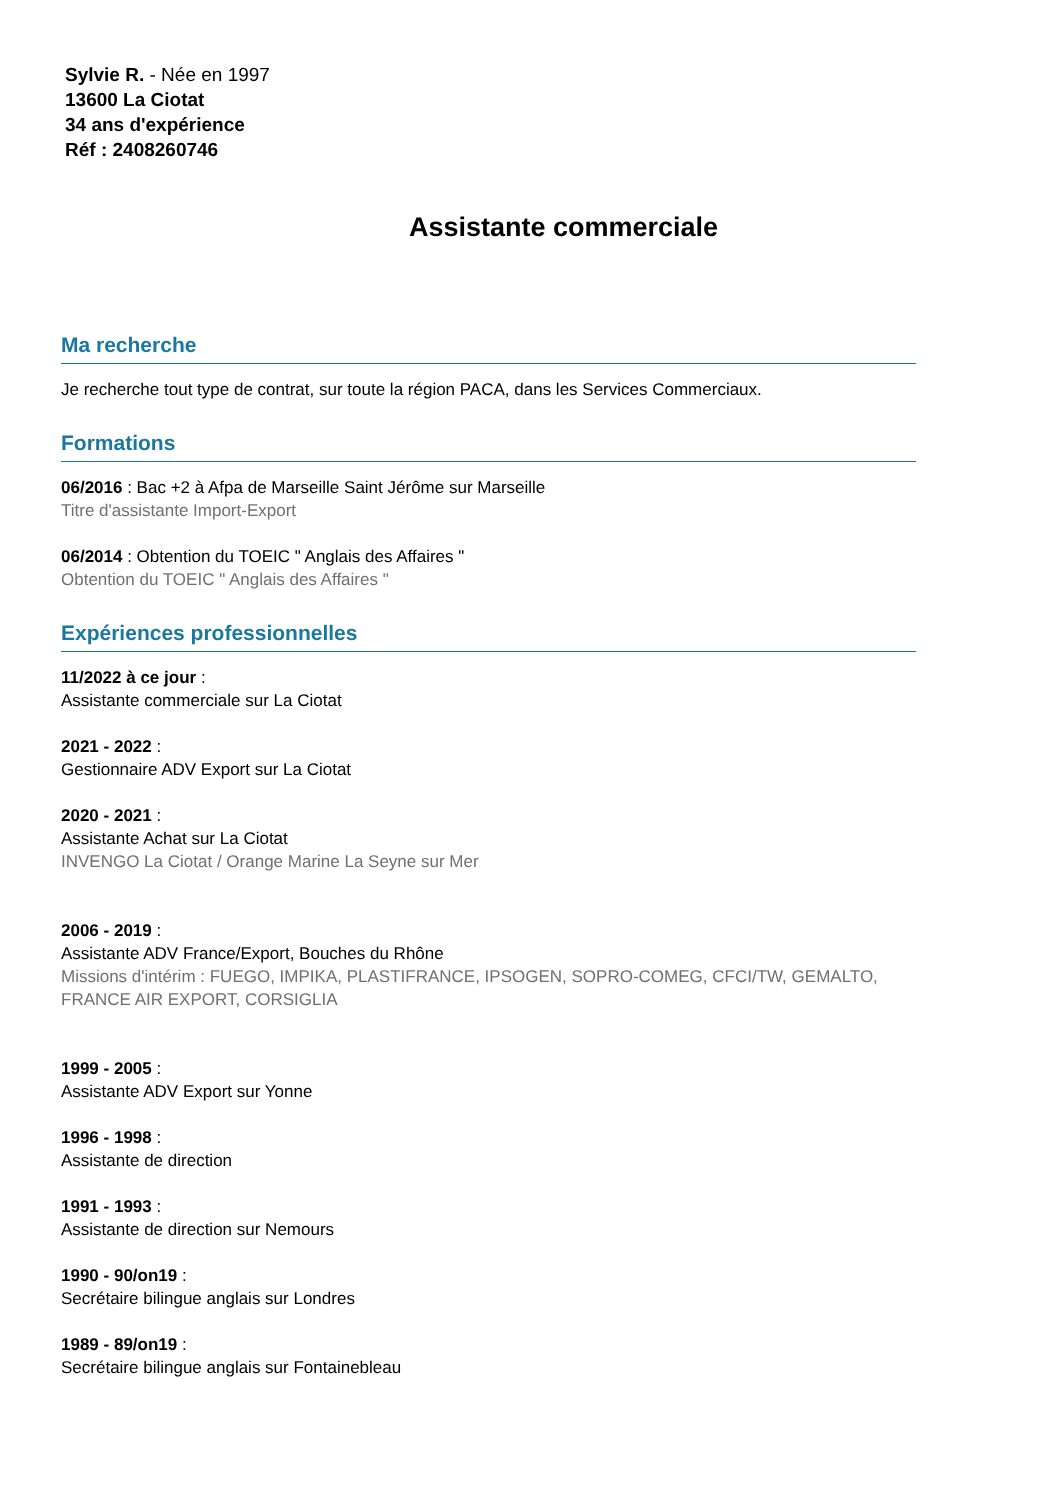Sylvie R. - Née en 1997
13600 La Ciotat
34 ans d'expérience
Réf : 2408260746
Assistante commerciale
Ma recherche
Je recherche tout type de contrat, sur toute la région PACA, dans les Services Commerciaux.
Formations
06/2016 : Bac +2 à Afpa de Marseille Saint Jérôme sur Marseille
Titre d'assistante Import-Export
06/2014 : Obtention du TOEIC " Anglais des Affaires "
Obtention du TOEIC " Anglais des Affaires "
Expériences professionnelles
11/2022 à ce jour :
Assistante commerciale sur La Ciotat
2021 - 2022 :
Gestionnaire ADV Export sur La Ciotat
2020 - 2021 :
Assistante Achat sur La Ciotat
INVENGO La Ciotat / Orange Marine La Seyne sur Mer
2006 - 2019 :
Assistante ADV France/Export, Bouches du Rhône
Missions d'intérim : FUEGO, IMPIKA, PLASTIFRANCE, IPSOGEN, SOPRO-COMEG, CFCI/TW, GEMALTO, FRANCE AIR EXPORT, CORSIGLIA
1999 - 2005 :
Assistante ADV Export sur Yonne
1996 - 1998 :
Assistante de direction
1991 - 1993 :
Assistante de direction sur Nemours
1990 - 90/on19 :
Secrétaire bilingue anglais sur Londres
1989 - 89/on19 :
Secrétaire bilingue anglais sur Fontainebleau